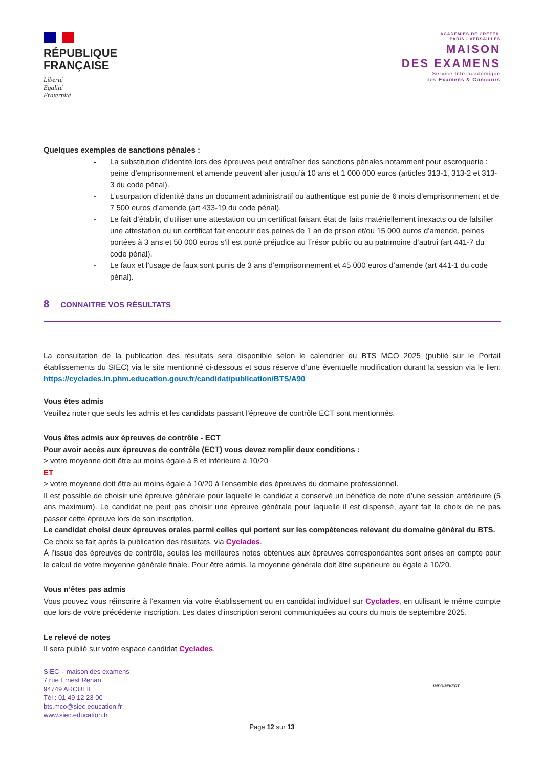RÉPUBLIQUE
FRANÇAISE
Liberté
Égalité
Fraternité
ACADEMIES DE CRETEIL
PARIS - VERSAILLES
MAISON
DES EXAMENS
Service Interacadémique
des Examens & Concours
Quelques exemples de sanctions pénales :
- La substitution d’identité lors des épreuves peut entraîner des sanctions pénales notamment pour escroquerie : peine d’emprisonnement et amende peuvent aller jusqu’à 10 ans et 1 000 000 euros (articles 313-1, 313-2 et 313-3 du code pénal).
- L’usurpation d’identité dans un document administratif ou authentique est punie de 6 mois d’emprisonnement et de 7 500 euros d’amende (art 433-19 du code pénal).
- Le fait d’établir, d’utiliser une attestation ou un certificat faisant état de faits matériellement inexacts ou de falsifier une attestation ou un certificat fait encourir des peines de 1 an de prison et/ou 15 000 euros d’amende, peines portées à 3 ans et 50 000 euros s’il est porté préjudice au Trésor public ou au patrimoine d’autrui (art 441-7 du code pénal).
- Le faux et l’usage de faux sont punis de 3 ans d’emprisonnement et 45 000 euros d’amende (art 441-1 du code pénal).
8 CONNAITRE VOS RÉSULTATS
La consultation de la publication des résultats sera disponible selon le calendrier du BTS MCO 2025 (publié sur le Portail établissements du SIEC) via le site mentionné ci-dessous et sous réserve d’une éventuelle modification durant la session via le lien: https://cyclades.in.phm.education.gouv.fr/candidat/publication/BTS/A90
Vous êtes admis
Veuillez noter que seuls les admis et les candidats passant l'épreuve de contrôle ECT sont mentionnés.
Vous êtes admis aux épreuves de contrôle - ECT
Pour avoir accès aux épreuves de contrôle (ECT) vous devez remplir deux conditions :
> votre moyenne doit être au moins égale à 8 et inférieure à 10/20
ET
> votre moyenne doit être au moins égale à 10/20 à l’ensemble des épreuves du domaine professionnel.
Il est possible de choisir une épreuve générale pour laquelle le candidat a conservé un bénéfice de note d’une session antérieure (5 ans maximum). Le candidat ne peut pas choisir une épreuve générale pour laquelle il est dispensé, ayant fait le choix de ne pas passer cette épreuve lors de son inscription.
Le candidat choisi deux épreuves orales parmi celles qui portent sur les compétences relevant du domaine général du BTS. Ce choix se fait après la publication des résultats, via Cyclades.
À l’issue des épreuves de contrôle, seules les meilleures notes obtenues aux épreuves correspondantes sont prises en compte pour le calcul de votre moyenne générale finale. Pour être admis, la moyenne générale doit être supérieure ou égale à 10/20.
Vous n’êtes pas admis
Vous pouvez vous réinscrire à l’examen via votre établissement ou en candidat individuel sur Cyclades, en utilisant le même compte que lors de votre précédente inscription. Les dates d’inscription seront communiquées au cours du mois de septembre 2025.
Le relevé de notes
Il sera publié sur votre espace candidat Cyclades.
SIEC – maison des examens
7 rue Ernest Renan
94749 ARCUEIL
Tél : 01 49 12 23 00
bts.mco@siec.education.fr
www.siec.education.fr
IMPRIM'VERT
Page 12 sur 13